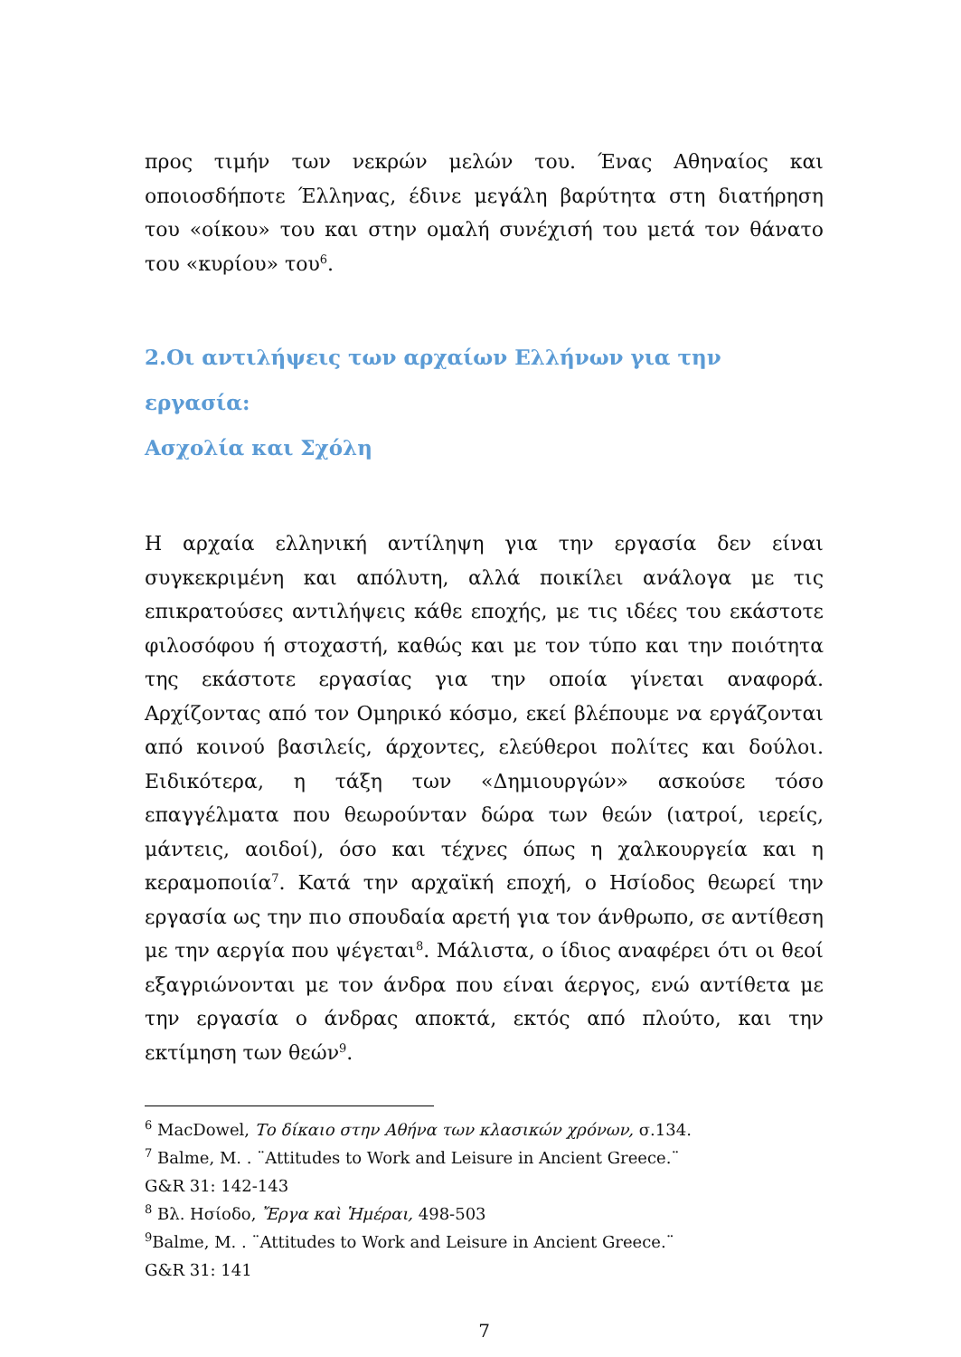προς τιμήν των νεκρών μελών του. Ένας Αθηναίος και οποιοσδήποτε Έλληνας, έδινε μεγάλη βαρύτητα στη διατήρηση του «οίκου» του και στην ομαλή συνέχισή του μετά τον θάνατο του «κυρίου» του<sup>6</sup>.
2.Οι αντιλήψεις των αρχαίων Ελλήνων για την εργασία:
Ασχολία και Σχόλη
Η αρχαία ελληνική αντίληψη για την εργασία δεν είναι συγκεκριμένη και απόλυτη, αλλά ποικίλει ανάλογα με τις επικρατούσες αντιλήψεις κάθε εποχής, με τις ιδέες του εκάστοτε φιλοσόφου ή στοχαστή, καθώς και με τον τύπο και την ποιότητα της εκάστοτε εργασίας για την οποία γίνεται αναφορά. Αρχίζοντας από τον Ομηρικό κόσμο, εκεί βλέπουμε να εργάζονται από κοινού βασιλείς, άρχοντες, ελεύθεροι πολίτες και δούλοι. Ειδικότερα, η τάξη των «Δημιουργών» ασκούσε τόσο επαγγέλματα που θεωρούνταν δώρα των θεών (ιατροί, ιερείς, μάντεις, αοιδοί), όσο και τέχνες όπως η χαλκουργεία και η κεραμοποιία<sup>7</sup>. Κατά την αρχαϊκή εποχή, ο Ησίοδος θεωρεί την εργασία ως την πιο σπουδαία αρετή για τον άνθρωπο, σε αντίθεση με την αεργία που ψέγεται<sup>8</sup>. Μάλιστα, ο ίδιος αναφέρει ότι οι θεοί εξαγριώνονται με τον άνδρα που είναι άεργος, ενώ αντίθετα με την εργασία ο άνδρας αποκτά, εκτός από πλούτο, και την εκτίμηση των θεών<sup>9</sup>.
<sup>6</sup> MacDowel, Το δίκαιο στην Αθήνα των κλασικών χρόνων, σ.134.
<sup>7</sup> Balme, M. . ¨Attitudes to Work and Leisure in Ancient Greece.¨
G&R 31: 142-143
<sup>8</sup> Βλ. Ησίοδο, Ἔργα καὶ Ἡμέραι, 498-503
<sup>9</sup> Balme, M. . ¨Attitudes to Work and Leisure in Ancient Greece.¨
G&R 31: 141
7